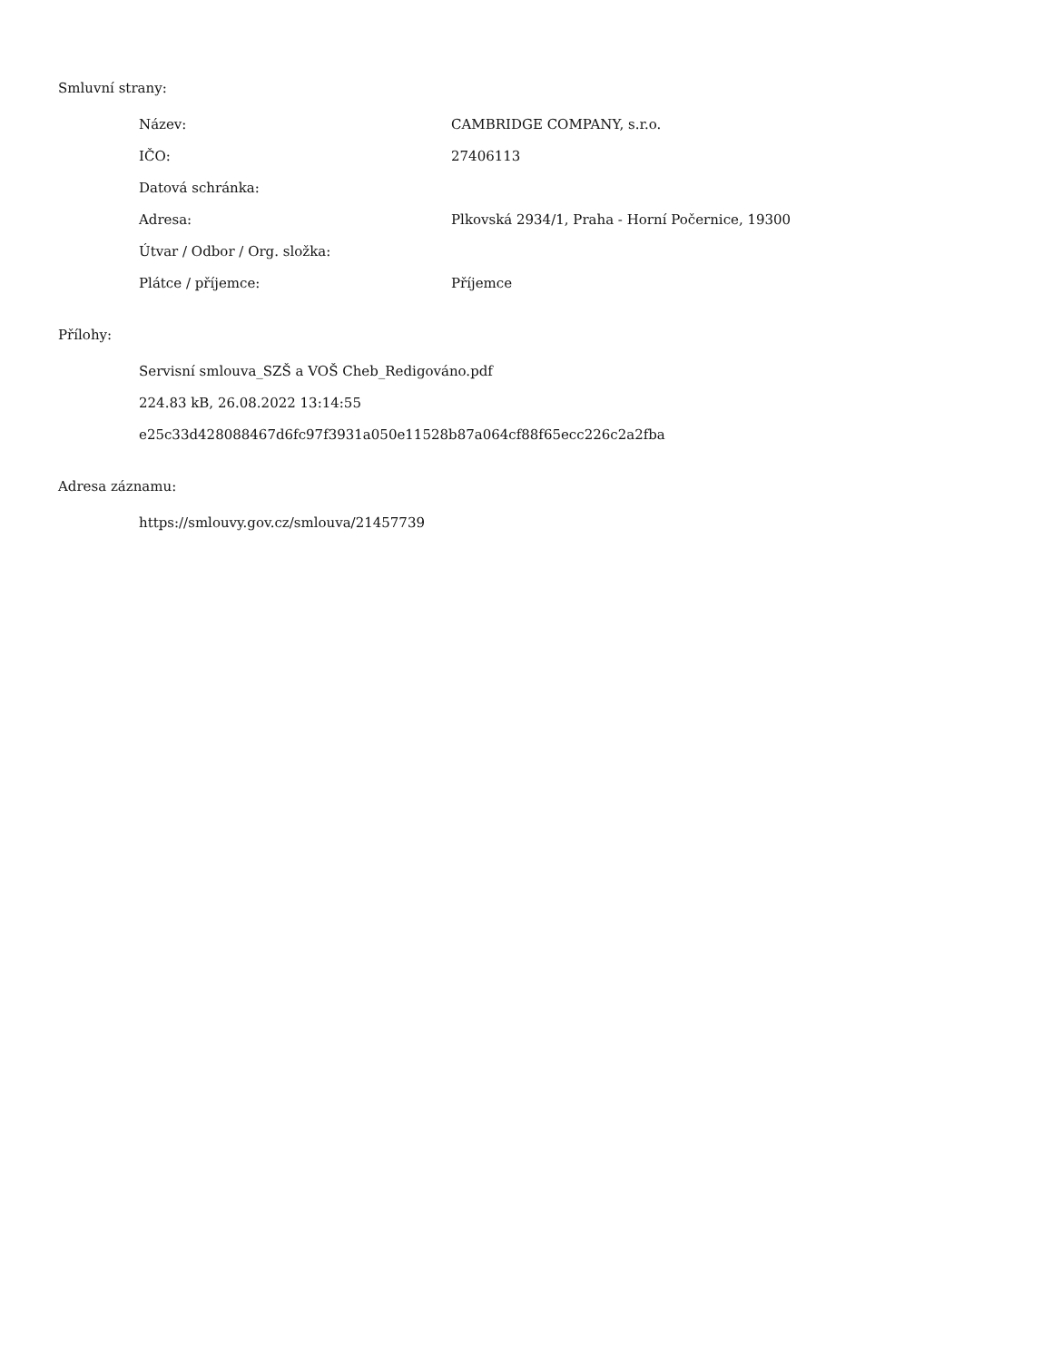Smluvní strany:
| Název: | CAMBRIDGE COMPANY, s.r.o. |
| IČO: | 27406113 |
| Datová schránka: | |
| Adresa: | Plkovská 2934/1, Praha - Horní Počernice, 19300 |
| Útvar / Odbor / Org. složka: | |
| Plátce / příjemce: | Příjemce |
Přílohy:
Servisní smlouva_SZŠ a VOŠ Cheb_Redigováno.pdf
224.83 kB, 26.08.2022 13:14:55
e25c33d428088467d6fc97f3931a050e11528b87a064cf88f65ecc226c2a2fba
Adresa záznamu:
https://smlouvy.gov.cz/smlouva/21457739